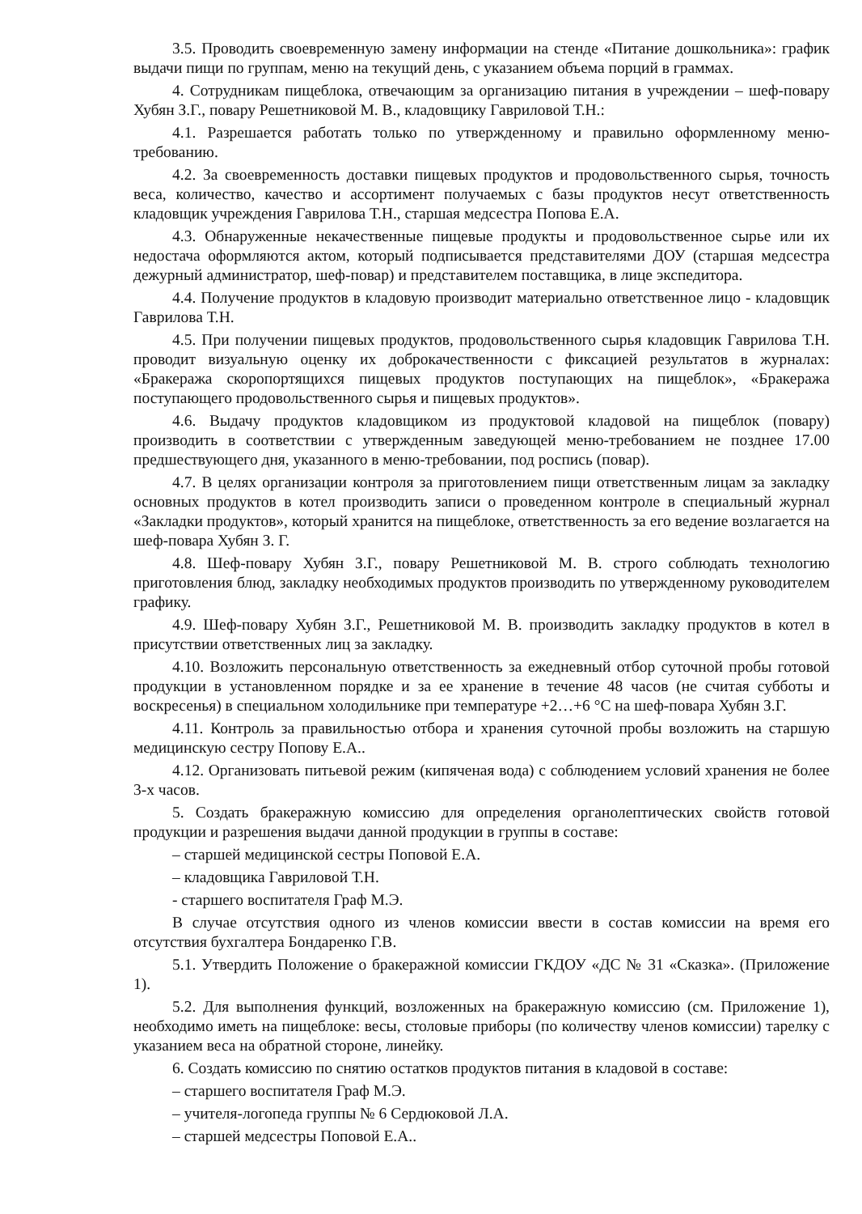3.5. Проводить своевременную замену информации на стенде «Питание дошкольника»: график выдачи пищи по группам, меню на текущий день, с указанием объема порций в граммах.
4. Сотрудникам пищеблока, отвечающим за организацию питания в учреждении – шеф-повару Хубян З.Г., повару Решетниковой М. В., кладовщику Гавриловой Т.Н.:
4.1. Разрешается работать только по утвержденному и правильно оформленному меню-требованию.
4.2. За своевременность доставки пищевых продуктов и продовольственного сырья, точность веса, количество, качество и ассортимент получаемых с базы продуктов несут ответственность кладовщик учреждения Гаврилова Т.Н., старшая медсестра Попова Е.А.
4.3. Обнаруженные некачественные пищевые продукты и продовольственное сырье или их недостача оформляются актом, который подписывается представителями ДОУ (старшая медсестра дежурный администратор, шеф-повар) и представителем поставщика, в лице экспедитора.
4.4. Получение продуктов в кладовую производит материально ответственное лицо - кладовщик Гаврилова Т.Н.
4.5. При получении пищевых продуктов, продовольственного сырья кладовщик Гаврилова Т.Н. проводит визуальную оценку их доброкачественности с фиксацией результатов в журналах: «Бракеража скоропортящихся пищевых продуктов поступающих на пищеблок», «Бракеража поступающего продовольственного сырья и пищевых продуктов».
4.6. Выдачу продуктов кладовщиком из продуктовой кладовой на пищеблок (повару) производить в соответствии с утвержденным заведующей меню-требованием не позднее 17.00 предшествующего дня, указанного в меню-требовании, под роспись (повар).
4.7. В целях организации контроля за приготовлением пищи ответственным лицам за закладку основных продуктов в котел производить записи о проведенном контроле в специальный журнал «Закладки продуктов», который хранится на пищеблоке, ответственность за его ведение возлагается на шеф-повара Хубян З. Г.
4.8. Шеф-повару Хубян З.Г., повару Решетниковой М. В. строго соблюдать технологию приготовления блюд, закладку необходимых продуктов производить по утвержденному руководителем графику.
4.9. Шеф-повару Хубян З.Г., Решетниковой М. В. производить закладку продуктов в котел в присутствии ответственных лиц за закладку.
4.10. Возложить персональную ответственность за ежедневный отбор суточной пробы готовой продукции в установленном порядке и за ее хранение в течение 48 часов (не считая субботы и воскресенья) в специальном холодильнике при температуре +2…+6 °С на шеф-повара Хубян З.Г.
4.11. Контроль за правильностью отбора и хранения суточной пробы возложить на старшую медицинскую сестру Попову Е.А..
4.12. Организовать питьевой режим (кипяченая вода) с соблюдением условий хранения не более 3-х часов.
5. Создать бракеражную комиссию для определения органолептических свойств готовой продукции и разрешения выдачи данной продукции в группы в составе:
– старшей медицинской сестры Поповой Е.А.
– кладовщика Гавриловой Т.Н.
- старшего воспитателя Граф М.Э.
В случае отсутствия одного из членов комиссии ввести в состав комиссии на время его отсутствия бухгалтера Бондаренко Г.В.
5.1. Утвердить Положение о бракеражной комиссии ГКДОУ «ДС № 31 «Сказка». (Приложение 1).
5.2. Для выполнения функций, возложенных на бракеражную комиссию (см. Приложение 1), необходимо иметь на пищеблоке: весы, столовые приборы (по количеству членов комиссии) тарелку с указанием веса на обратной стороне, линейку.
6. Создать комиссию по снятию остатков продуктов питания в кладовой в составе:
– старшего воспитателя Граф М.Э.
– учителя-логопеда группы № 6 Сердюковой Л.А.
– старшей медсестры Поповой Е.А..